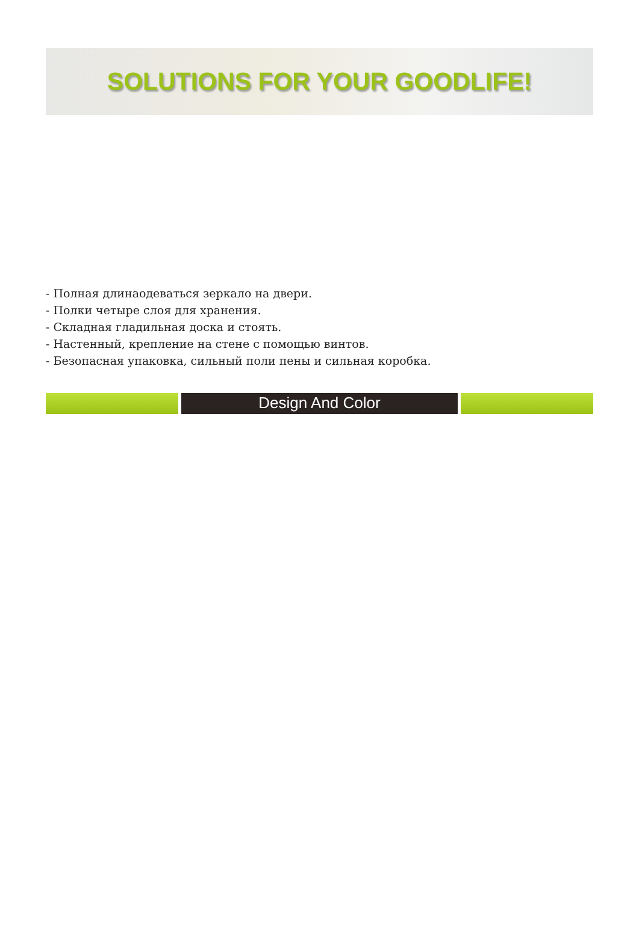SOLUTIONS FOR YOUR GOODLIFE!
- Полная длинаодеваться зеркало на двери.
- Полки четыре слоя для хранения.
- Складная гладильная доска и стоять.
- Настенный, крепление на стене с помощью винтов.
- Безопасная упаковка, сильный поли пены и сильная коробка.
Design And Color